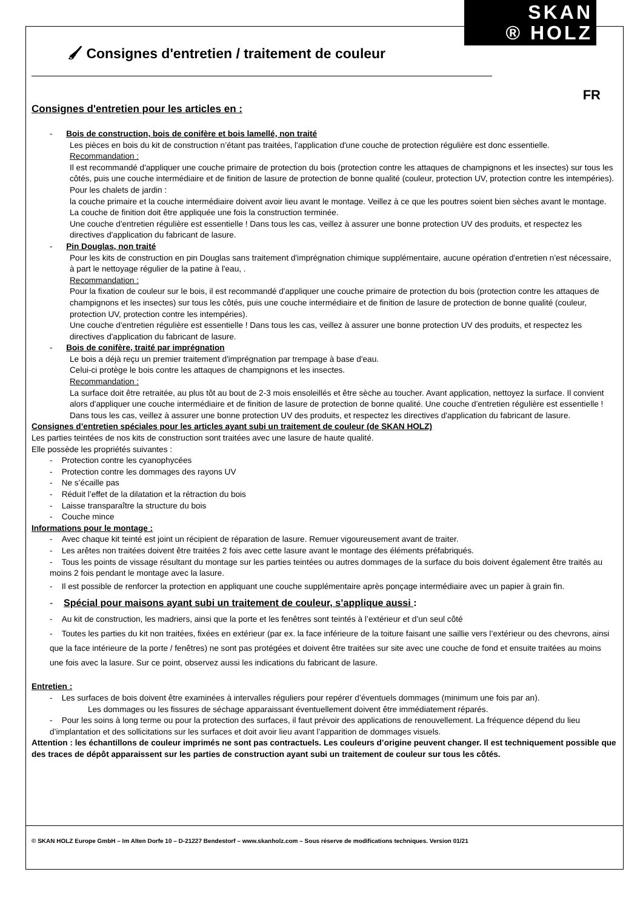🖌 Consignes d'entretien / traitement de couleur
SKAN
® HOLZ
FR
Consignes d'entretien pour les articles en :
- Bois de construction, bois de conifère et bois lamellé, non traité
Les pièces en bois du kit de construction n’étant pas traitées, l'application d'une couche de protection régulière est donc essentielle.
Recommandation :
Il est recommandé d'appliquer une couche primaire de protection du bois (protection contre les attaques de champignons et les insectes) sur tous les côtés, puis une couche intermédiaire et de finition de lasure de protection de bonne qualité (couleur, protection UV, protection contre les intempéries).
Pour les chalets de jardin :
la couche primaire et la couche intermédiaire doivent avoir lieu avant le montage. Veillez à ce que les poutres soient bien sèches avant le montage. La couche de finition doit être appliquée une fois la construction terminée.
Une couche d'entretien régulière est essentielle ! Dans tous les cas, veillez à assurer une bonne protection UV des produits, et respectez les directives d'application du fabricant de lasure.
- Pin Douglas, non traité
Pour les kits de construction en pin Douglas sans traitement d'imprégnation chimique supplémentaire, aucune opération d'entretien n'est nécessaire, à part le nettoyage régulier de la patine à l'eau, .
Recommandation :
Pour la fixation de couleur sur le bois, il est recommandé d'appliquer une couche primaire de protection du bois (protection contre les attaques de champignons et les insectes) sur tous les côtés, puis une couche intermédiaire et de finition de lasure de protection de bonne qualité (couleur, protection UV, protection contre les intempéries).
Une couche d'entretien régulière est essentielle ! Dans tous les cas, veillez à assurer une bonne protection UV des produits, et respectez les directives d'application du fabricant de lasure.
- Bois de conifère, traité par imprégnation
Le bois a déjà reçu un premier traitement d'imprégnation par trempage à base d'eau.
Celui-ci protège le bois contre les attaques de champignons et les insectes.
Recommandation :
La surface doit être retraitée, au plus tôt au bout de 2-3 mois ensoleillés et être sèche au toucher. Avant application, nettoyez la surface. Il convient alors d'appliquer une couche intermédiaire et de finition de lasure de protection de bonne qualité. Une couche d'entretien régulière est essentielle !
Dans tous les cas, veillez à assurer une bonne protection UV des produits, et respectez les directives d'application du fabricant de lasure.
Consignes d’entretien spéciales pour les articles ayant subi un traitement de couleur (de SKAN HOLZ)
Les parties teintées de nos kits de construction sont traitées avec une lasure de haute qualité.
Elle possède les propriétés suivantes :
- Protection contre les cyanophycées
- Protection contre les dommages des rayons UV
- Ne s’écaille pas
- Réduit l’effet de la dilatation et la rétraction du bois
- Laisse transparaître la structure du bois
- Couche mince
Informations pour le montage :
- Avec chaque kit teinté est joint un récipient de réparation de lasure. Remuer vigoureusement avant de traiter.
- Les arêtes non traitées doivent être traitées 2 fois avec cette lasure avant le montage des éléments préfabriqués.
- Tous les points de vissage résultant du montage sur les parties teintées ou autres dommages de la surface du bois doivent également être traités au moins 2 fois pendant le montage avec la lasure.
- Il est possible de renforcer la protection en appliquant une couche supplémentaire après ponçage intermédiaire avec un papier à grain fin.
- Spécial pour maisons ayant subi un traitement de couleur, s’applique aussi :
- Au kit de construction, les madriers, ainsi que la porte et les fenêtres sont teintés à l’extérieur et d’un seul côté
- Toutes les parties du kit non traitées, fixées en extérieur (par ex. la face inférieure de la toiture faisant une saillie vers l’extérieur ou des chevrons, ainsi que la face intérieure de la porte / fenêtres) ne sont pas protégées et doivent être traitées sur site avec une couche de fond et ensuite traitées au moins une fois avec la lasure. Sur ce point, observez aussi les indications du fabricant de lasure.
Entretien :
- Les surfaces de bois doivent être examinées à intervalles réguliers pour repérer d’éventuels dommages (minimum une fois par an).
Les dommages ou les fissures de séchage apparaissant éventuellement doivent être immédiatement réparés.
- Pour les soins à long terme ou pour la protection des surfaces, il faut prévoir des applications de renouvellement. La fréquence dépend du lieu d’implantation et des sollicitations sur les surfaces et doit avoir lieu avant l’apparition de dommages visuels.
Attention : les échantillons de couleur imprimés ne sont pas contractuels. Les couleurs d’origine peuvent changer. Il est techniquement possible que des traces de dépôt apparaissent sur les parties de construction ayant subi un traitement de couleur sur tous les côtés.
© SKAN HOLZ Europe GmbH – Im Alten Dorfe 10 – D-21227 Bendestorf – www.skanholz.com – Sous réserve de modifications techniques. Version 01/21